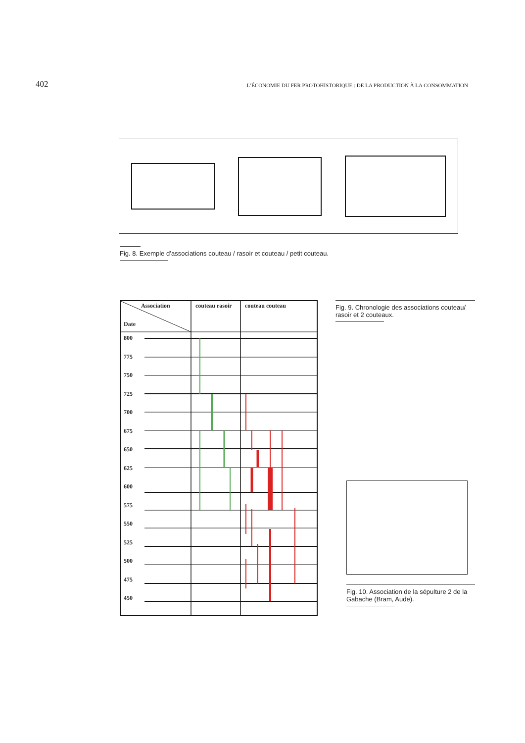402 L’ÉCONOMIE DU FER PROTOHISTORIQUE : DE LA PRODUCTION À LA CONSOMMATION
Fig. 8. Exemple d’associations couteau / rasoir et couteau / petit couteau.
Association
couteau rasoir couteau couteau
Date
800
775
750
725
700
675
650
625
600
575
550
525
500
475
450
Fig. 9. Chronologie des associations couteau/ rasoir et 2 couteaux.
Fig. 10. Association de la sépulture 2 de la Gabache (Bram, Aude).